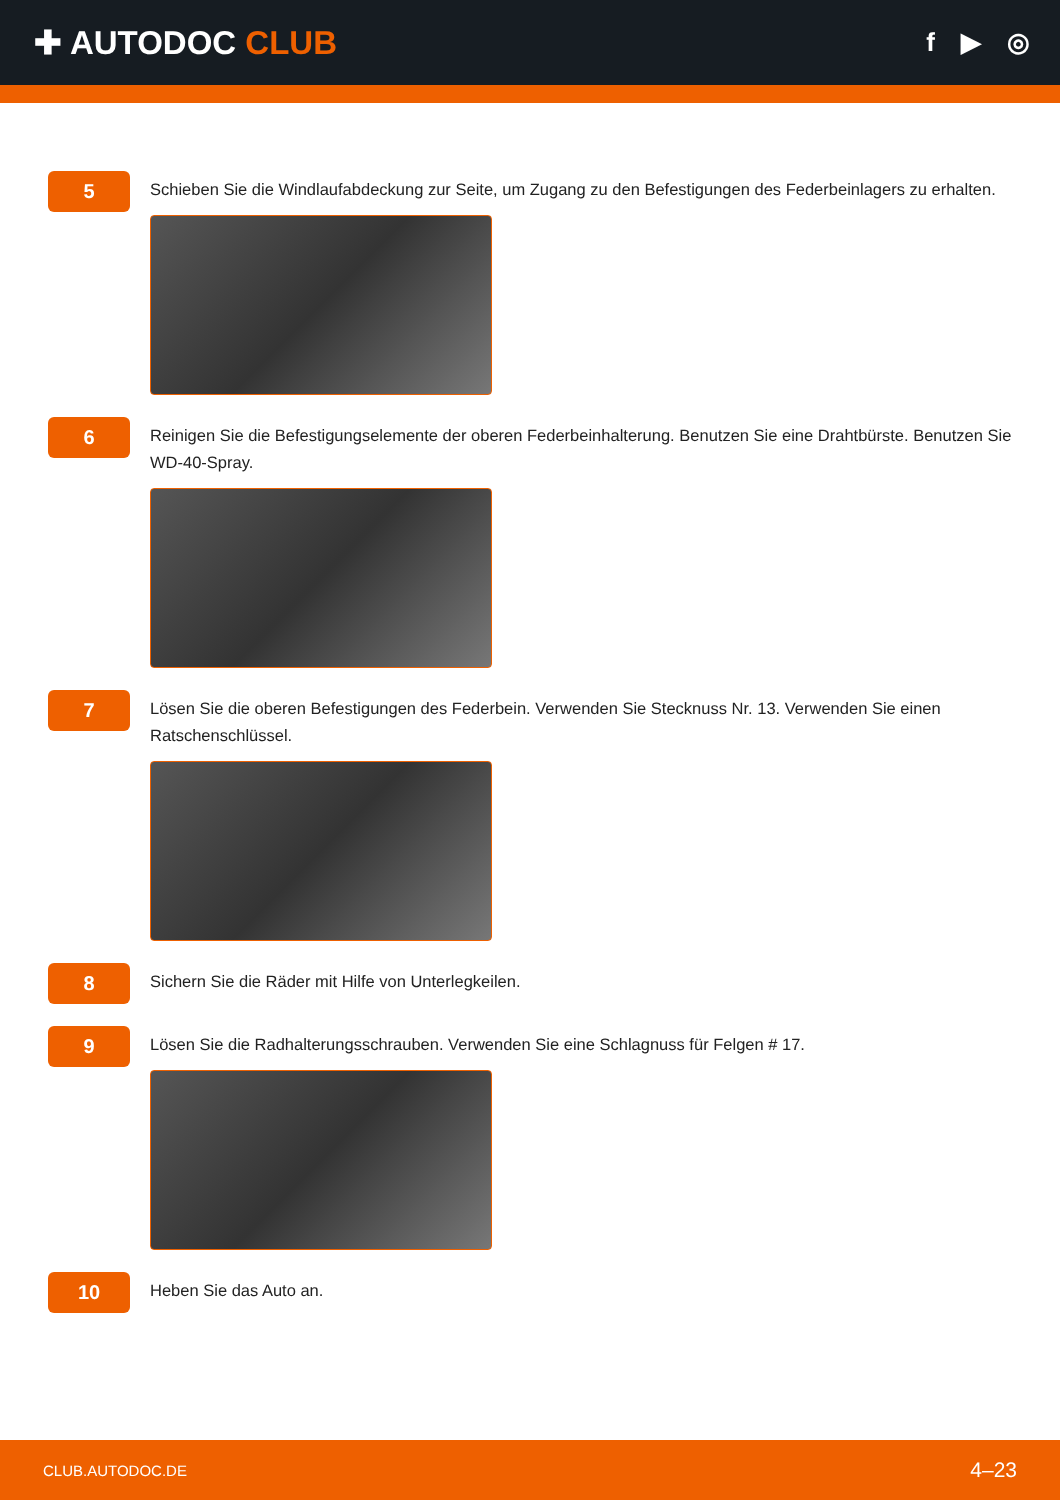✚ AUTODOC CLUB
f ▶ ◎
5
Schieben Sie die Windlaufabdeckung zur Seite, um Zugang zu den Befestigungen des Federbeinlagers zu erhalten.
6
Reinigen Sie die Befestigungselemente der oberen Federbeinhalterung. Benutzen Sie eine Drahtbürste. Benutzen Sie WD-40-Spray.
7
Lösen Sie die oberen Befestigungen des Federbein. Verwenden Sie Stecknuss Nr. 13. Verwenden Sie einen Ratschenschlüssel.
8
Sichern Sie die Räder mit Hilfe von Unterlegkeilen.
9
Lösen Sie die Radhalterungsschrauben. Verwenden Sie eine Schlagnuss für Felgen # 17.
10
Heben Sie das Auto an.
CLUB.AUTODOC.DE 4–23